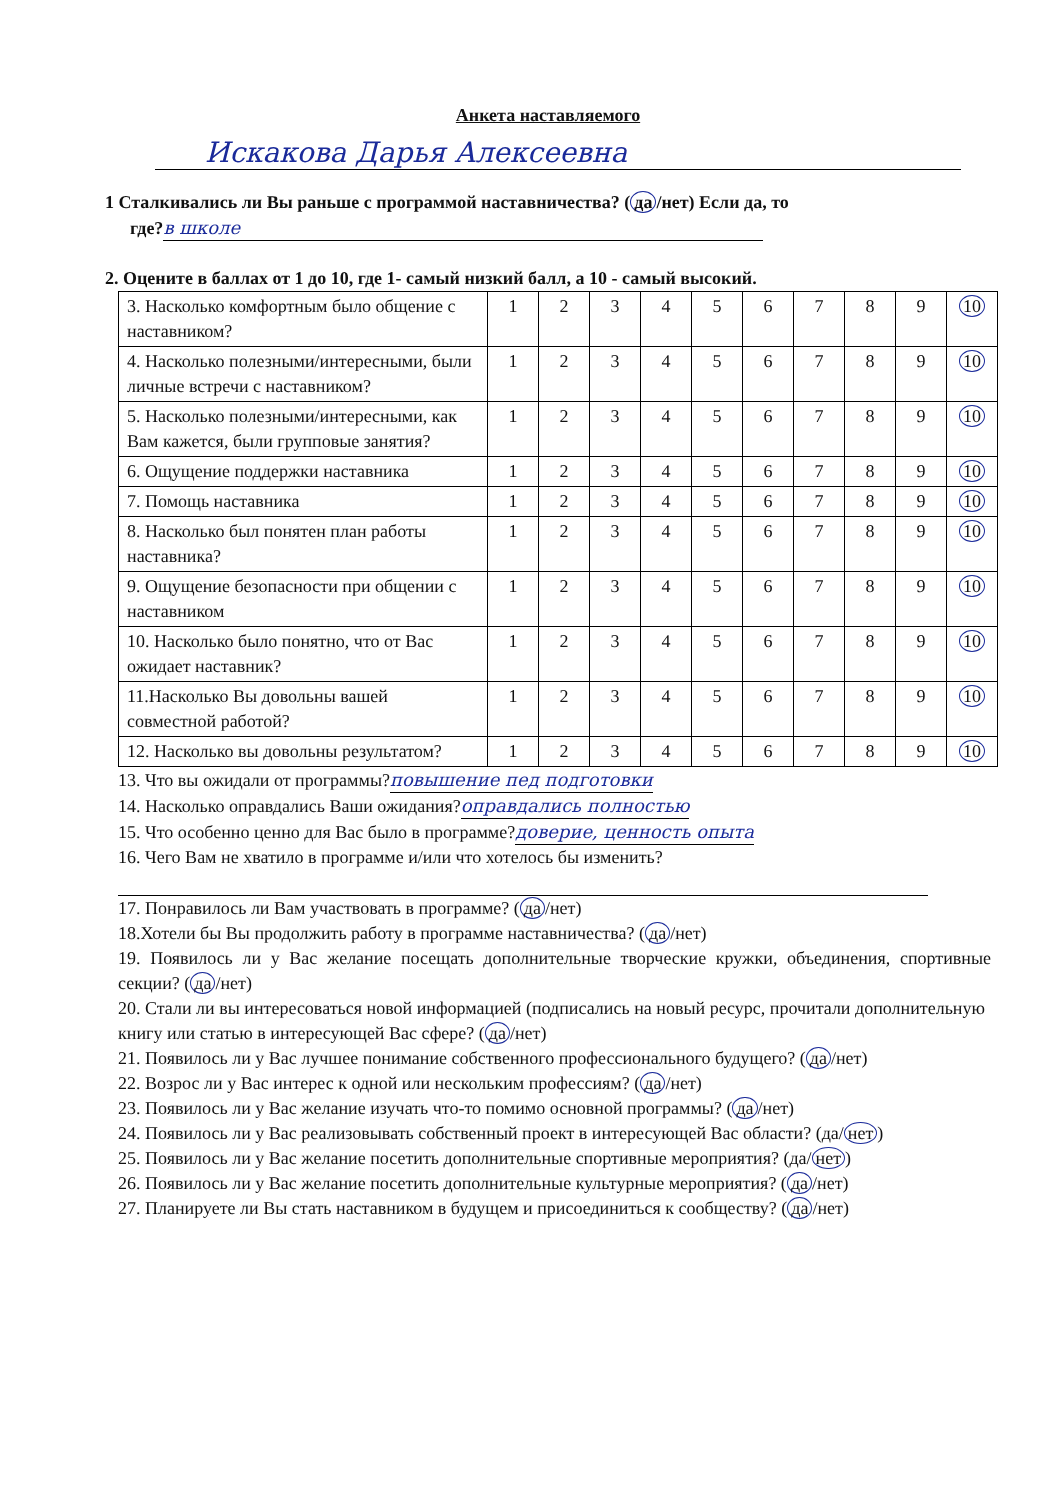Анкета наставляемого
Искакова Дарья Алексеевна
1 Сталкивались ли Вы раньше с программой наставничества? (да /нет) Если да, то
где? в школе
2. Оцените в баллах от 1 до 10, где 1- самый низкий балл, а 10 - самый высокий.
| 3. Насколько комфортным было общение с наставником? | 1 | 2 | 3 | 4 | 5 | 6 | 7 | 8 | 9 | 10 |
| 4. Насколько полезными/интересными, были личные встречи с наставником? | 1 | 2 | 3 | 4 | 5 | 6 | 7 | 8 | 9 | 10 |
| 5. Насколько полезными/интересными, как Вам кажется, были групповые занятия? | 1 | 2 | 3 | 4 | 5 | 6 | 7 | 8 | 9 | 10 |
| 6. Ощущение поддержки наставника | 1 | 2 | 3 | 4 | 5 | 6 | 7 | 8 | 9 | 10 |
| 7. Помощь наставника | 1 | 2 | 3 | 4 | 5 | 6 | 7 | 8 | 9 | 10 |
| 8. Насколько был понятен план работы наставника? | 1 | 2 | 3 | 4 | 5 | 6 | 7 | 8 | 9 | 10 |
| 9. Ощущение безопасности при общении с наставником | 1 | 2 | 3 | 4 | 5 | 6 | 7 | 8 | 9 | 10 |
| 10. Насколько было понятно, что от Вас ожидает наставник? | 1 | 2 | 3 | 4 | 5 | 6 | 7 | 8 | 9 | 10 |
| 11.Насколько Вы довольны вашей совместной работой? | 1 | 2 | 3 | 4 | 5 | 6 | 7 | 8 | 9 | 10 |
| 12. Насколько вы довольны результатом? | 1 | 2 | 3 | 4 | 5 | 6 | 7 | 8 | 9 | 10 |
13. Что вы ожидали от программы?повышение пед подготовки
14. Насколько оправдались Ваши ожидания?оправдались полностью
15. Что особенно ценно для Вас было в программе?доверие, ценность опыта
16. Чего Вам не хватило в программе и/или что хотелось бы изменить?
17. Понравилось ли Вам участвовать в программе? (да /нет)
18.Хотели бы Вы продолжить работу в программе наставничества? (да /нет)
19. Появилось ли у Вас желание посещать дополнительные творческие кружки, объединения, спортивные секции? (да /нет)
20. Стали ли вы интересоваться новой информацией (подписались на новый ресурс, прочитали дополнительную книгу или статью в интересующей Вас сфере? (да /нет)
21. Появилось ли у Вас лучшее понимание собственного профессионального будущего? (да /нет)
22. Возрос ли у Вас интерес к одной или нескольким профессиям? (да /нет)
23. Появилось ли у Вас желание изучать что-то помимо основной программы? (да /нет)
24. Появилось ли у Вас реализовывать собственный проект в интересующей Вас области? (да/ нет)
25. Появилось ли у Вас желание посетить дополнительные спортивные мероприятия? (да/ нет)
26. Появилось ли у Вас желание посетить дополнительные культурные мероприятия? (да /нет)
27. Планируете ли Вы стать наставником в будущем и присоединиться к сообществу? (да /нет)